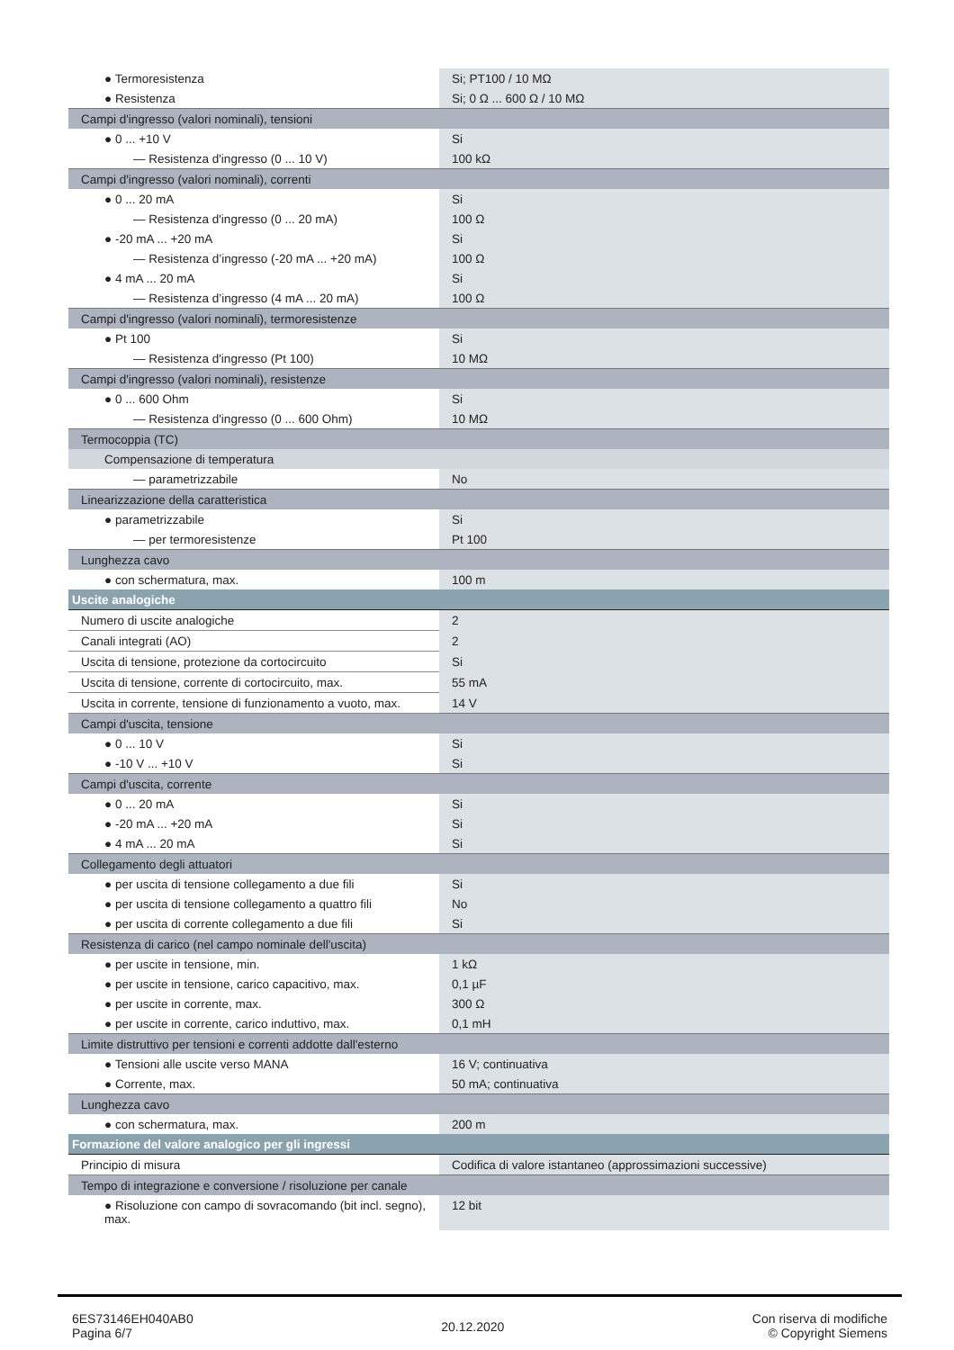| ● Termoresistenza | Si; PT100 / 10 MΩ |
| ● Resistenza | Si; 0 Ω ... 600 Ω / 10 MΩ |
| Campi d'ingresso (valori nominali), tensioni | |
| ● 0 ... +10 V | Si |
| — Resistenza d'ingresso (0 ... 10 V) | 100 kΩ |
| Campi d'ingresso (valori nominali), correnti | |
| ● 0 ... 20 mA | Si |
| — Resistenza d'ingresso (0 ... 20 mA) | 100 Ω |
| ● -20 mA ... +20 mA | Si |
| — Resistenza d’ingresso (-20 mA ... +20 mA) | 100 Ω |
| ● 4 mA ... 20 mA | Si |
| — Resistenza d’ingresso (4 mA ... 20 mA) | 100 Ω |
| Campi d'ingresso (valori nominali), termoresistenze | |
| ● Pt 100 | Si |
| — Resistenza d'ingresso (Pt 100) | 10 MΩ |
| Campi d'ingresso (valori nominali), resistenze | |
| ● 0 ... 600 Ohm | Si |
| — Resistenza d'ingresso (0 ... 600 Ohm) | 10 MΩ |
| Termocoppia (TC) | |
| Compensazione di temperatura | |
| — parametrizzabile | No |
| Linearizzazione della caratteristica | |
| ● parametrizzabile | Si |
| — per termoresistenze | Pt 100 |
| Lunghezza cavo | |
| ● con schermatura, max. | 100 m |
| Uscite analogiche | |
| Numero di uscite analogiche | 2 |
| Canali integrati (AO) | 2 |
| Uscita di tensione, protezione da cortocircuito | Si |
| Uscita di tensione, corrente di cortocircuito, max. | 55 mA |
| Uscita in corrente, tensione di funzionamento a vuoto, max. | 14 V |
| Campi d'uscita, tensione | |
| ● 0 ... 10 V | Si |
| ● -10 V ... +10 V | Si |
| Campi d'uscita, corrente | |
| ● 0 ... 20 mA | Si |
| ● -20 mA ... +20 mA | Si |
| ● 4 mA ... 20 mA | Si |
| Collegamento degli attuatori | |
| ● per uscita di tensione collegamento a due fili | Si |
| ● per uscita di tensione collegamento a quattro fili | No |
| ● per uscita di corrente collegamento a due fili | Si |
| Resistenza di carico (nel campo nominale dell'uscita) | |
| ● per uscite in tensione, min. | 1 kΩ |
| ● per uscite in tensione, carico capacitivo, max. | 0,1 µF |
| ● per uscite in corrente, max. | 300 Ω |
| ● per uscite in corrente, carico induttivo, max. | 0,1 mH |
| Limite distruttivo per tensioni e correnti addotte dall'esterno | |
| ● Tensioni alle uscite verso MANA | 16 V; continuativa |
| ● Corrente, max. | 50 mA; continuativa |
| Lunghezza cavo | |
| ● con schermatura, max. | 200 m |
| Formazione del valore analogico per gli ingressi | |
| Principio di misura | Codifica di valore istantaneo (approssimazioni successive) |
| Tempo di integrazione e conversione / risoluzione per canale | |
| ● Risoluzione con campo di sovracomando (bit incl. segno), max. | 12 bit |
6ES73146EH040AB0
Pagina 6/7
20.12.2020
Con riserva di modifiche
© Copyright Siemens